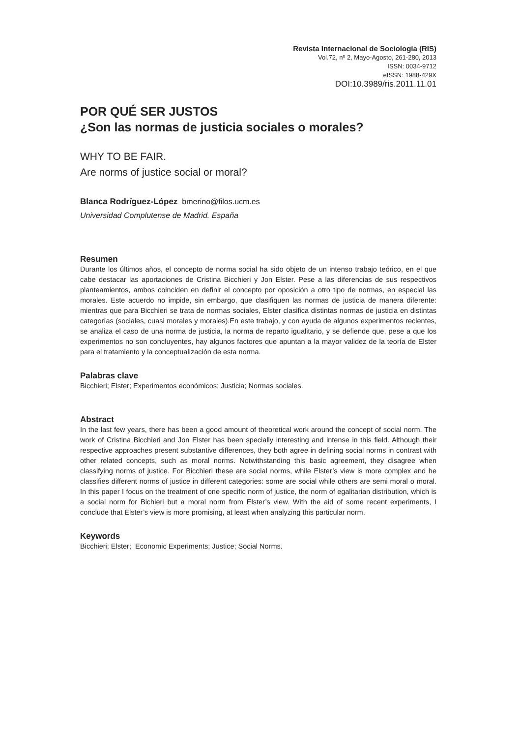Revista Internacional de Sociología (RIS)
Vol.72, nº 2, Mayo-Agosto, 261-280, 2013
ISSN: 0034-9712
eISSN: 1988-429X
DOI:10.3989/ris.2011.11.01
POR QUÉ SER JUSTOS
¿Son las normas de justicia sociales o morales?
WHY TO BE FAIR.
Are norms of justice social or moral?
Blanca Rodríguez-López bmerino@filos.ucm.es
Universidad Complutense de Madrid. España
Resumen
Durante los últimos años, el concepto de norma social ha sido objeto de un intenso trabajo teórico, en el que cabe destacar las aportaciones de Cristina Bicchieri y Jon Elster. Pese a las diferencias de sus respectivos planteamientos, ambos coinciden en definir el concepto por oposición a otro tipo de normas, en especial las morales. Este acuerdo no impide, sin embargo, que clasifiquen las normas de justicia de manera diferente: mientras que para Bicchieri se trata de normas sociales, Elster clasifica distintas normas de justicia en distintas categorías (sociales, cuasi morales y morales).En este trabajo, y con ayuda de algunos experimentos recientes, se analiza el caso de una norma de justicia, la norma de reparto igualitario, y se defiende que, pese a que los experimentos no son concluyentes, hay algunos factores que apuntan a la mayor validez de la teoría de Elster para el tratamiento y la conceptualización de esta norma.
Palabras clave
Bicchieri; Elster; Experimentos económicos; Justicia; Normas sociales.
Abstract
In the last few years, there has been a good amount of theoretical work around the concept of social norm. The work of Cristina Bicchieri and Jon Elster has been specially interesting and intense in this field. Although their respective approaches present substantive differences, they both agree in defining social norms in contrast with other related concepts, such as moral norms. Notwithstanding this basic agreement, they disagree when classifying norms of justice. For Bicchieri these are social norms, while Elster’s view is more complex and he classifies different norms of justice in different categories: some are social while others are semi moral o moral. In this paper I focus on the treatment of one specific norm of justice, the norm of egalitarian distribution, which is a social norm for Bichieri but a moral norm from Elster’s view. With the aid of some recent experiments, I conclude that Elster’s view is more promising, at least when analyzing this particular norm.
Keywords
Bicchieri; Elster; Economic Experiments; Justice; Social Norms.